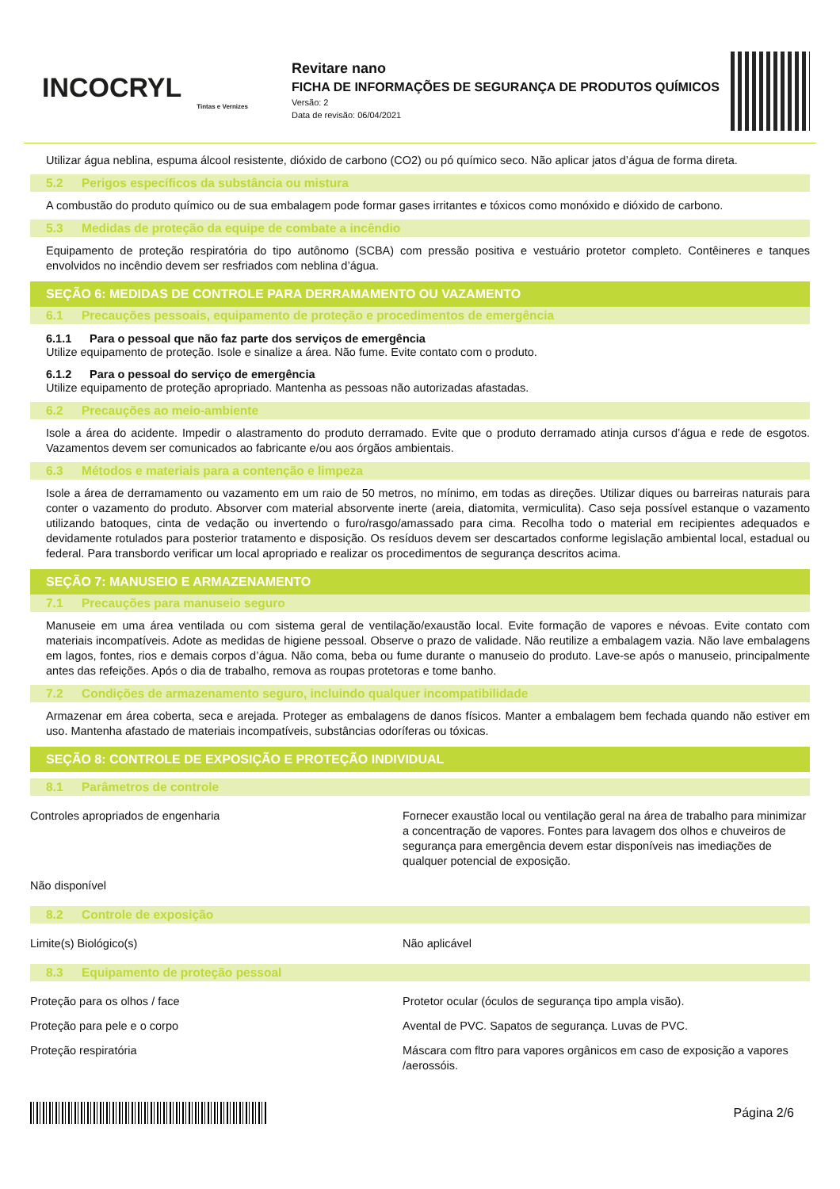INCOCRYL
Tintas e Vernizes
Revitare nano
FICHA DE INFORMAÇÕES DE SEGURANÇA DE PRODUTOS QUÍMICOS
Versão: 2
Data de revisão: 06/04/2021
Utilizar água neblina, espuma álcool resistente, dióxido de carbono (CO2) ou pó químico seco. Não aplicar jatos d’água de forma direta.
5.2 Perigos específicos da substância ou mistura
A combustão do produto químico ou de sua embalagem pode formar gases irritantes e tóxicos como monóxido e dióxido de carbono.
5.3 Medidas de proteção da equipe de combate a incêndio
Equipamento de proteção respiratória do tipo autônomo (SCBA) com pressão positiva e vestuário protetor completo. Contêineres e tanques envolvidos no incêndio devem ser resfriados com neblina d’água.
SEÇÃO 6: MEDIDAS DE CONTROLE PARA DERRAMAMENTO OU VAZAMENTO
6.1 Precauções pessoais, equipamento de proteção e procedimentos de emergência
6.1.1 Para o pessoal que não faz parte dos serviços de emergência
Utilize equipamento de proteção. Isole e sinalize a área. Não fume. Evite contato com o produto.
6.1.2 Para o pessoal do serviço de emergência
Utilize equipamento de proteção apropriado. Mantenha as pessoas não autorizadas afastadas.
6.2 Precauções ao meio-ambiente
Isole a área do acidente. Impedir o alastramento do produto derramado. Evite que o produto derramado atinja cursos d’água e rede de esgotos. Vazamentos devem ser comunicados ao fabricante e/ou aos órgãos ambientais.
6.3 Métodos e materiais para a contenção e limpeza
Isole a área de derramamento ou vazamento em um raio de 50 metros, no mínimo, em todas as direções. Utilizar diques ou barreiras naturais para conter o vazamento do produto. Absorver com material absorvente inerte (areia, diatomita, vermiculita). Caso seja possível estanque o vazamento utilizando batoques, cinta de vedação ou invertendo o furo/rasgo/amassado para cima. Recolha todo o material em recipientes adequados e devidamente rotulados para posterior tratamento e disposição. Os resíduos devem ser descartados conforme legislação ambiental local, estadual ou federal. Para transbordo verificar um local apropriado e realizar os procedimentos de segurança descritos acima.
SEÇÃO 7: MANUSEIO E ARMAZENAMENTO
7.1 Precauções para manuseio seguro
Manuseie em uma área ventilada ou com sistema geral de ventilação/exaustão local. Evite formação de vapores e névoas. Evite contato com materiais incompatíveis. Adote as medidas de higiene pessoal. Observe o prazo de validade. Não reutilize a embalagem vazia. Não lave embalagens em lagos, fontes, rios e demais corpos d’água. Não coma, beba ou fume durante o manuseio do produto. Lave-se após o manuseio, principalmente antes das refeições. Após o dia de trabalho, remova as roupas protetoras e tome banho.
7.2 Condições de armazenamento seguro, incluindo qualquer incompatibilidade
Armazenar em área coberta, seca e arejada. Proteger as embalagens de danos físicos. Manter a embalagem bem fechada quando não estiver em uso. Mantenha afastado de materiais incompatíveis, substâncias odoríferas ou tóxicas.
SEÇÃO 8: CONTROLE DE EXPOSIÇÃO E PROTEÇÃO INDIVIDUAL
8.1 Parâmetros de controle
| Controles apropriados de engenharia | Fornecer exaustão local ou ventilação geral na área de trabalho para minimizar a concentração de vapores. Fontes para lavagem dos olhos e chuveiros de segurança para emergência devem estar disponíveis nas imediações de qualquer potencial de exposição. |
| Não disponível | |
8.2 Controle de exposição
| Limite(s) Biológico(s) | Não aplicável |
8.3 Equipamento de proteção pessoal
| Proteção para os olhos / face | Protetor ocular (óculos de segurança tipo ampla visão). |
| Proteção para pele e o corpo | Avental de PVC. Sapatos de segurança. Luvas de PVC. |
| Proteção respiratória | Máscara com fltro para vapores orgânicos em caso de exposição a vapores /aerossóis. |
Página 2/6